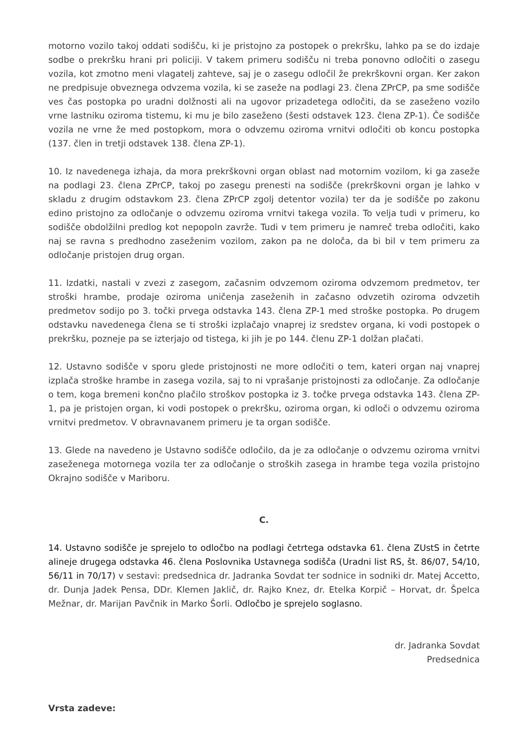motorno vozilo takoj oddati sodišču, ki je pristojno za postopek o prekršku, lahko pa se do izdaje sodbe o prekršku hrani pri policiji. V takem primeru sodišču ni treba ponovno odločiti o zasegu vozila, kot zmotno meni vlagatelj zahteve, saj je o zasegu odločil že prekrškovni organ. Ker zakon ne predpisuje obveznega odvzema vozila, ki se zaseže na podlagi 23. člena ZPrCP, pa sme sodišče ves čas postopka po uradni dolžnosti ali na ugovor prizadetega odločiti, da se zaseženo vozilo vrne lastniku oziroma tistemu, ki mu je bilo zaseženo (šesti odstavek 123. člena ZP-1). Če sodišče vozila ne vrne že med postopkom, mora o odvzemu oziroma vrnitvi odločiti ob koncu postopka (137. člen in tretji odstavek 138. člena ZP-1).
10. Iz navedenega izhaja, da mora prekrškovni organ oblast nad motornim vozilom, ki ga zaseže na podlagi 23. člena ZPrCP, takoj po zasegu prenesti na sodišče (prekrškovni organ je lahko v skladu z drugim odstavkom 23. člena ZPrCP zgolj detentor vozila) ter da je sodišče po zakonu edino pristojno za odločanje o odvzemu oziroma vrnitvi takega vozila. To velja tudi v primeru, ko sodišče obdolžilni predlog kot nepopoln zavrže. Tudi v tem primeru je namreč treba odločiti, kako naj se ravna s predhodno zaseženim vozilom, zakon pa ne določa, da bi bil v tem primeru za odločanje pristojen drug organ.
11. Izdatki, nastali v zvezi z zasegom, začasnim odvzemom oziroma odvzemom predmetov, ter stroški hrambe, prodaje oziroma uničenja zaseženih in začasno odvzetih oziroma odvzetih predmetov sodijo po 3. točki prvega odstavka 143. člena ZP-1 med stroške postopka. Po drugem odstavku navedenega člena se ti stroški izplačajo vnaprej iz sredstev organa, ki vodi postopek o prekršku, pozneje pa se izterjajo od tistega, ki jih je po 144. členu ZP-1 dolžan plačati.
12. Ustavno sodišče v sporu glede pristojnosti ne more odločiti o tem, kateri organ naj vnaprej izplača stroške hrambe in zasega vozila, saj to ni vprašanje pristojnosti za odločanje. Za odločanje o tem, koga bremeni končno plačilo stroškov postopka iz 3. točke prvega odstavka 143. člena ZP-1, pa je pristojen organ, ki vodi postopek o prekršku, oziroma organ, ki odloči o odvzemu oziroma vrnitvi predmetov. V obravnavanem primeru je ta organ sodišče.
13. Glede na navedeno je Ustavno sodišče odločilo, da je za odločanje o odvzemu oziroma vrnitvi zaseženega motornega vozila ter za odločanje o stroških zasega in hrambe tega vozila pristojno Okrajno sodišče v Mariboru.
C.
14. Ustavno sodišče je sprejelo to odločbo na podlagi četrtega odstavka 61. člena ZUstS in četrte alineje drugega odstavka 46. člena Poslovnika Ustavnega sodišča (Uradni list RS, št. 86/07, 54/10, 56/11 in 70/17) v sestavi: predsednica dr. Jadranka Sovdat ter sodnice in sodniki dr. Matej Accetto, dr. Dunja Jadek Pensa, DDr. Klemen Jaklič, dr. Rajko Knez, dr. Etelka Korpič – Horvat, dr. Špelca Mežnar, dr. Marijan Pavčnik in Marko Šorli. Odločbo je sprejelo soglasno.
dr. Jadranka Sovdat
Predsednica
Vrsta zadeve: